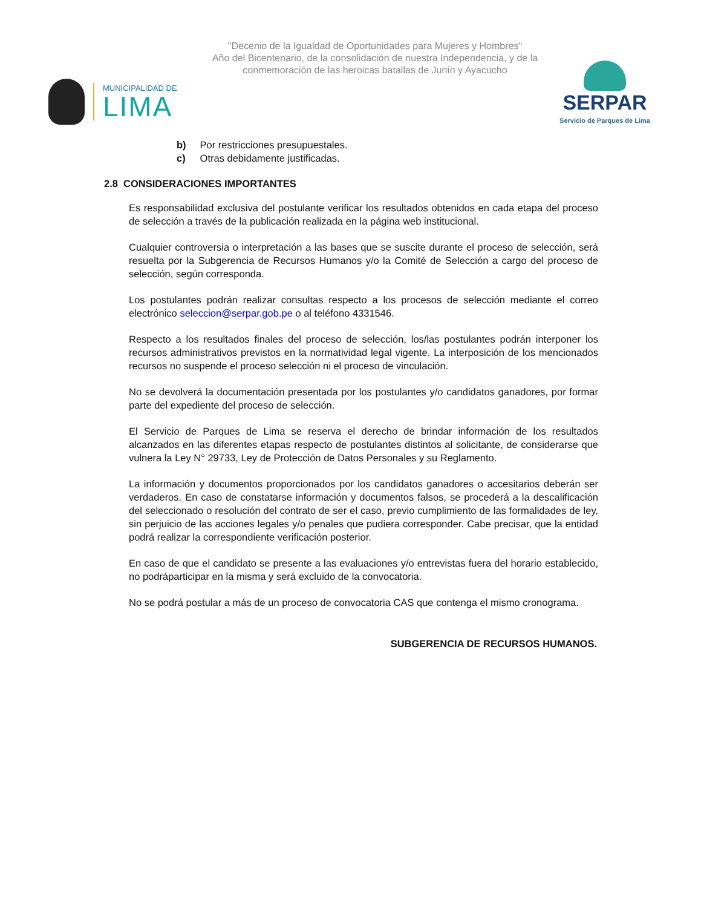"Decenio de la Igualdad de Oportunidades para Mujeres y Hombres"
Año del Bicentenario, de la consolidación de nuestra Independencia, y de la conmemoración de las heroicas batallas de Junín y Ayacucho
MUNICIPALIDAD DE
LIMA
SERPAR
Servicio de Parques de Lima
b) Por restricciones presupuestales.
c) Otras debidamente justificadas.
2.8 CONSIDERACIONES IMPORTANTES
Es responsabilidad exclusiva del postulante verificar los resultados obtenidos en cada etapa del proceso de selección a través de la publicación realizada en la página web institucional.
Cualquier controversia o interpretación a las bases que se suscite durante el proceso de selección, será resuelta por la Subgerencia de Recursos Humanos y/o la Comité de Selección a cargo del proceso de selección, según corresponda.
Los postulantes podrán realizar consultas respecto a los procesos de selección mediante el correo electrónico seleccion@serpar.gob.pe o al teléfono 4331546.
Respecto a los resultados finales del proceso de selección, los/las postulantes podrán interponer los recursos administrativos previstos en la normatividad legal vigente. La interposición de los mencionados recursos no suspende el proceso selección ni el proceso de vinculación.
No se devolverá la documentación presentada por los postulantes y/o candidatos ganadores, por formar parte del expediente del proceso de selección.
El Servicio de Parques de Lima se reserva el derecho de brindar información de los resultados alcanzados en las diferentes etapas respecto de postulantes distintos al solicitante, de considerarse que vulnera la Ley N° 29733, Ley de Protección de Datos Personales y su Reglamento.
La información y documentos proporcionados por los candidatos ganadores o accesitarios deberán ser verdaderos. En caso de constatarse información y documentos falsos, se procederá a la descalificación del seleccionado o resolución del contrato de ser el caso, previo cumplimiento de las formalidades de ley, sin perjuicio de las acciones legales y/o penales que pudiera corresponder. Cabe precisar, que la entidad podrá realizar la correspondiente verificación posterior.
En caso de que el candidato se presente a las evaluaciones y/o entrevistas fuera del horario establecido, no podráparticipar en la misma y será excluido de la convocatoria.
No se podrá postular a más de un proceso de convocatoria CAS que contenga el mismo cronograma.
SUBGERENCIA DE RECURSOS HUMANOS.